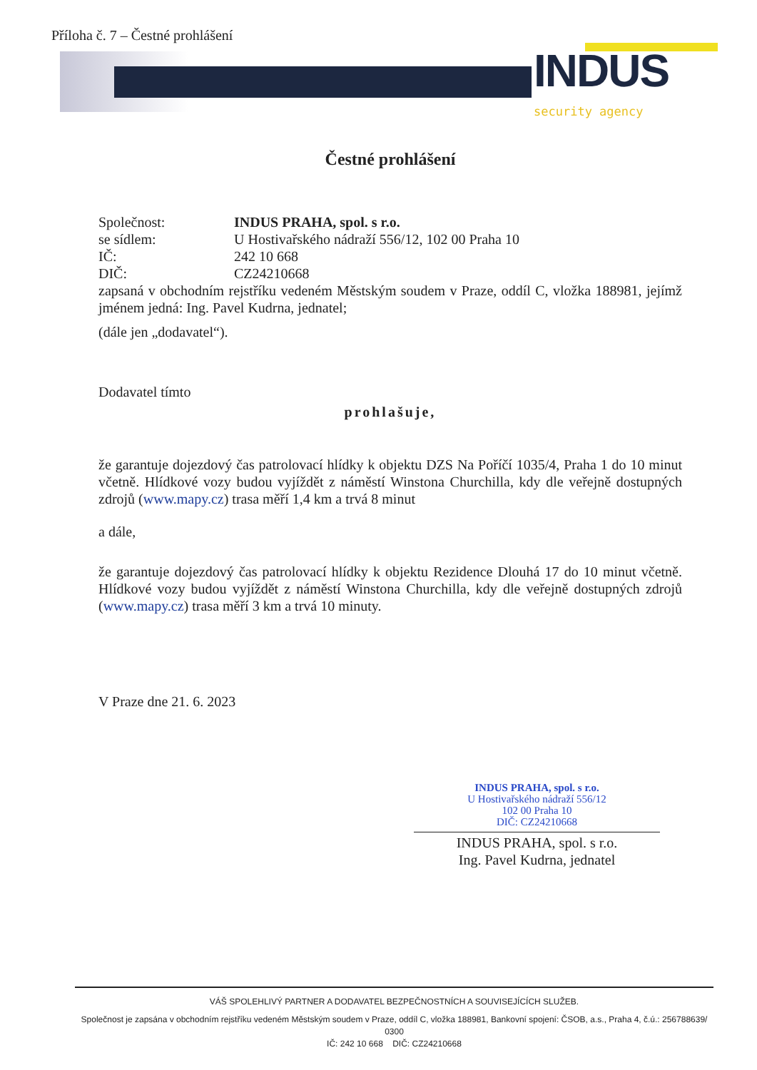Příloha č. 7 – Čestné prohlášení
INDUS
security agency
Čestné prohlášení
Společnost: INDUS PRAHA, spol. s r.o.
se sídlem: U Hostivařského nádraží 556/12, 102 00 Praha 10
IČ: 242 10 668
DIČ: CZ24210668
zapsaná v obchodním rejstříku vedeném Městským soudem v Praze, oddíl C, vložka 188981, jejímž jménem jedná: Ing. Pavel Kudrna, jednatel;
(dále jen „dodavatel“).
Dodavatel tímto
prohlašuje,
že garantuje dojezdový čas patrolovací hlídky k objektu DZS Na Poříčí 1035/4, Praha 1 do 10 minut včetně. Hlídkové vozy budou vyjíždět z náměstí Winstona Churchilla, kdy dle veřejně dostupných zdrojů (www.mapy.cz) trasa měří 1,4 km a trvá 8 minut
a dále,
že garantuje dojezdový čas patrolovací hlídky k objektu Rezidence Dlouhá 17 do 10 minut včetně. Hlídkové vozy budou vyjíždět z náměstí Winstona Churchilla, kdy dle veřejně dostupných zdrojů (www.mapy.cz) trasa měří 3 km a trvá 10 minuty.
V Praze dne 21. 6. 2023
INDUS PRAHA, spol. s r.o.
U Hostivařského nádraží 556/12
102 00 Praha 10
DIČ: CZ24210668
INDUS PRAHA, spol. s r.o.
Ing. Pavel Kudrna, jednatel
VÁŠ SPOLEHLIVÝ PARTNER A DODAVATEL BEZPEČNOSTNÍCH A SOUVISEJÍCÍCH SLUŽEB.
Společnost je zapsána v obchodním rejstříku vedeném Městským soudem v Praze, oddíl C, vložka 188981, Bankovní spojení: ČSOB, a.s., Praha 4, č.ú.: 256788639/ 0300
IČ: 242 10 668 DIČ: CZ24210668